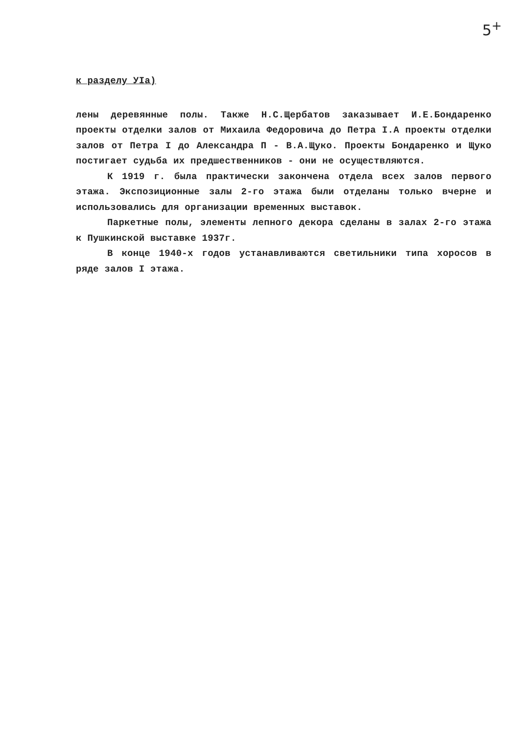5<sup>+</sup>
к разделу УIа)
лены деревянные полы. Также Н.С.Щербатов заказывает И.Е.Бондаренко проекты отделки залов от Михаила Федоровича до Петра I.А проекты отделки залов от Петра I до Александра П - В.А.Щуко. Проекты Бондаренко и Щуко постигает судьба их предшественников - они не осуществляются.
К 1919 г. была практически закончена отдела всех залов первого этажа. Экспозиционные залы 2-го этажа были отделаны только вчерне и использовались для организации временных выставок.
Паркетные полы, элементы лепного декора сделаны в залах 2-го этажа к Пушкинской выставке 1937г.
В конце 1940-х годов устанавливаются светильники типа хоросов в ряде залов I этажа.